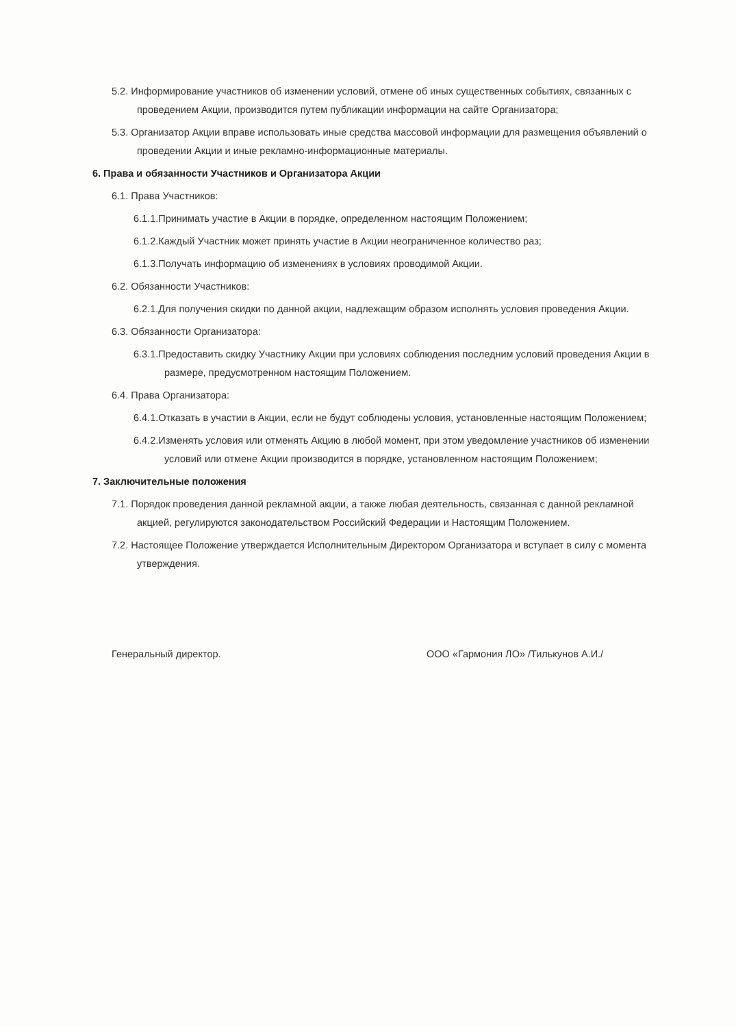5.2. Информирование участников об изменении условий, отмене об иных существенных событиях, связанных с проведением Акции, производится путем публикации информации на сайте Организатора;
5.3. Организатор Акции вправе использовать иные средства массовой информации для размещения объявлений о проведении Акции и иные рекламно-информационные материалы.
6. Права и обязанности Участников и Организатора Акции
6.1. Права Участников:
6.1.1.Принимать участие в Акции в порядке, определенном настоящим Положением;
6.1.2.Каждый Участник может принять участие в Акции неограниченное количество раз;
6.1.3.Получать информацию об изменениях в условиях проводимой Акции.
6.2. Обязанности Участников:
6.2.1.Для получения скидки по данной акции, надлежащим образом исполнять условия проведения Акции.
6.3. Обязанности Организатора:
6.3.1.Предоставить скидку Участнику Акции при условиях соблюдения последним условий проведения Акции в размере, предусмотренном настоящим Положением.
6.4. Права Организатора:
6.4.1.Отказать в участии в Акции, если не будут соблюдены условия, установленные настоящим Положением;
6.4.2.Изменять условия или отменять Акцию в любой момент, при этом уведомление участников об изменении условий или отмене Акции производится в порядке, установленном настоящим Положением;
7. Заключительные положения
7.1. Порядок проведения данной рекламной акции, а также любая деятельность, связанная с данной рекламной акцией, регулируются законодательством Российский Федерации и Настоящим Положением.
7.2. Настоящее Положение утверждается Исполнительным Директором Организатора и вступает в силу с момента утверждения.
Генеральный директор. ООО «Гармония ЛО» /Тилькунов А.И./